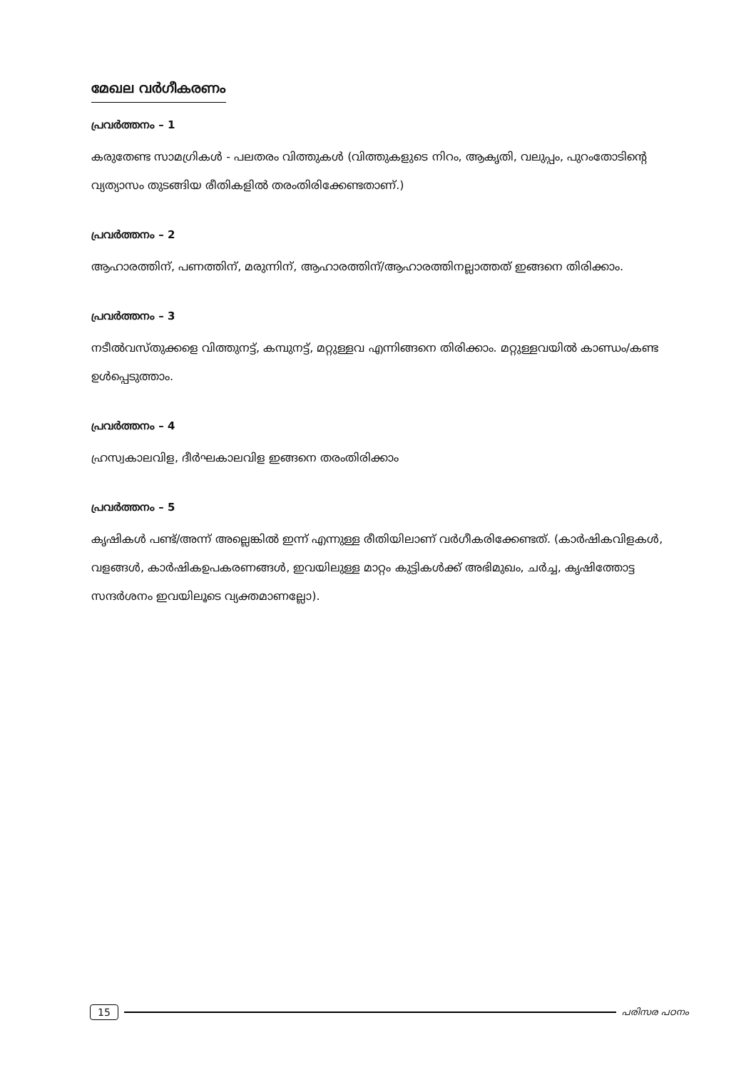മേഖല വർഗീകരണം
പ്രവർത്തനം – 1
കരുതേണ്ട സാമഗ്രികൾ - പലതരം വിത്തുകൾ (വിത്തുകളുടെ നിറം, ആകൃതി, വലുപ്പം, പുറംതോടിന്റെ വ്യത്യാസം തുടങ്ങിയ രീതികളിൽ തരംതിരിക്കേണ്ടതാണ്.)
പ്രവർത്തനം – 2
ആഹാരത്തിന്, പണത്തിന്, മരുന്നിന്, ആഹാരത്തിന്/ആഹാരത്തിനല്ലാത്തത് ഇങ്ങനെ തിരിക്കാം.
പ്രവർത്തനം – 3
നടീൽവസ്തുക്കളെ വിത്തുനട്ട്, കമ്പുനട്ട്, മറ്റുള്ളവ എന്നിങ്ങനെ തിരിക്കാം. മറ്റുള്ളവയിൽ കാണ്ഡം/കണ്ട ഉൾപ്പെടുത്താം.
പ്രവർത്തനം – 4
ഹ്രസ്വകാലവിള, ദീർഘകാലവിള ഇങ്ങനെ തരംതിരിക്കാം
പ്രവർത്തനം – 5
കൃഷികൾ പണ്ട്/അന്ന് അല്ലെങ്കിൽ ഇന്ന് എന്നുള്ള രീതിയിലാണ് വർഗീകരിക്കേണ്ടത്. (കാർഷികവിളകൾ, വളങ്ങൾ, കാർഷികഉപകരണങ്ങൾ, ഇവയിലുള്ള മാറ്റം കുട്ടികൾക്ക് അഭിമുഖം, ചർച്ച, കൃഷിത്തോട്ട സന്ദർശനം ഇവയിലൂടെ വ്യക്തമാണല്ലോ).
15 പരിസര പഠനം